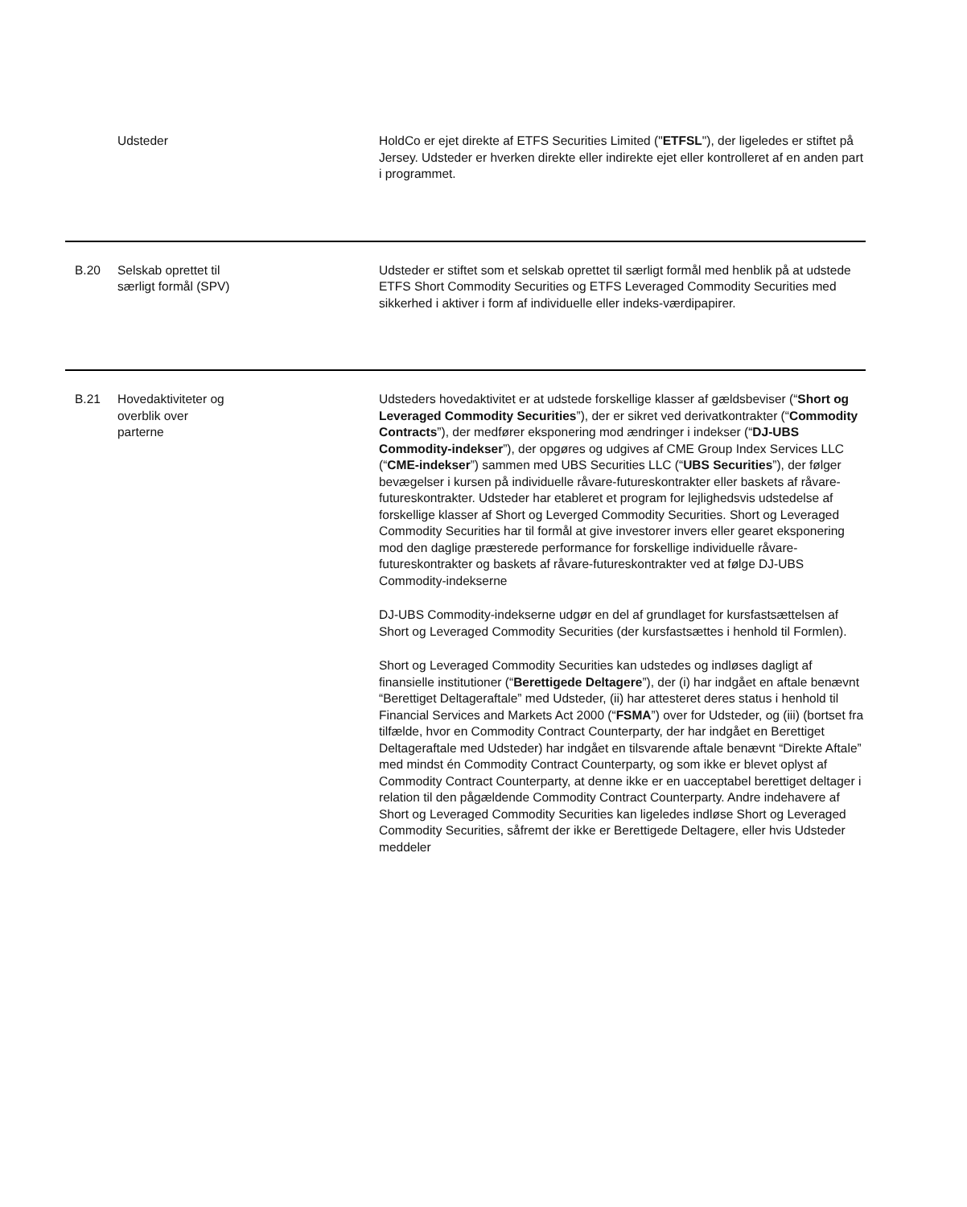| | Udsteder | HoldCo er ejet direkte af ETFS Securities Limited (" ETFSL "), der ligeledes er stiftet på Jersey. Udsteder er hverken direkte eller indirekte ejet eller kontrolleret af en anden part i programmet. |
| B.20 | Selskab oprettet til særligt formål (SPV) | Udsteder er stiftet som et selskab oprettet til særligt formål med henblik på at udstede ETFS Short Commodity Securities og ETFS Leveraged Commodity Securities med sikkerhed i aktiver i form af individuelle eller indeks-værdipapirer. |
| B.21 | Hovedaktiviteter og overblik over parterne | Udsteders hovedaktivitet er at udstede forskellige klasser af gældsbeviser (“ Short og Leveraged Commodity Securities ”), der er sikret ved derivatkontrakter (“ Commodity Contracts ”), der medfører eksponering mod ændringer i indekser (“ DJ-UBS Commodity-indekser ”), der opgøres og udgives af CME Group Index Services LLC (“ CME-indekser ”) sammen med UBS Securities LLC (“ UBS Securities ”), der følger bevægelser i kursen på individuelle råvare-futureskontrakter eller baskets af råvare-futureskontrakter. Udsteder har etableret et program for lejlighedsvis udstedelse af forskellige klasser af Short og Leverged Commodity Securities. Short og Leveraged Commodity Securities har til formål at give investorer invers eller gearet eksponering mod den daglige præsterede performance for forskellige individuelle råvare-futureskontrakter og baskets af råvare-futureskontrakter ved at følge DJ-UBS Commodity-indekserne DJ-UBS Commodity-indekserne udgør en del af grundlaget for kursfastsættelsen af Short og Leveraged Commodity Securities (der kursfastsættes i henhold til Formlen). Short og Leveraged Commodity Securities kan udstedes og indløses dagligt af finansielle institutioner (“ Berettigede Deltagere ”), der (i) har indgået en aftale benævnt “Berettiget Deltageraftale” med Udsteder, (ii) har attesteret deres status i henhold til Financial Services and Markets Act 2000 (“ FSMA ”) over for Udsteder, og (iii) (bortset fra tilfælde, hvor en Commodity Contract Counterparty, der har indgået en Berettiget Deltageraftale med Udsteder) har indgået en tilsvarende aftale benævnt “Direkte Aftale” med mindst én Commodity Contract Counterparty, og som ikke er blevet oplyst af Commodity Contract Counterparty, at denne ikke er en uacceptabel berettiget deltager i relation til den pågældende Commodity Contract Counterparty. Andre indehavere af Short og Leveraged Commodity Securities kan ligeledes indløse Short og Leveraged Commodity Securities, såfremt der ikke er Berettigede Deltagere, eller hvis Udsteder meddeler |